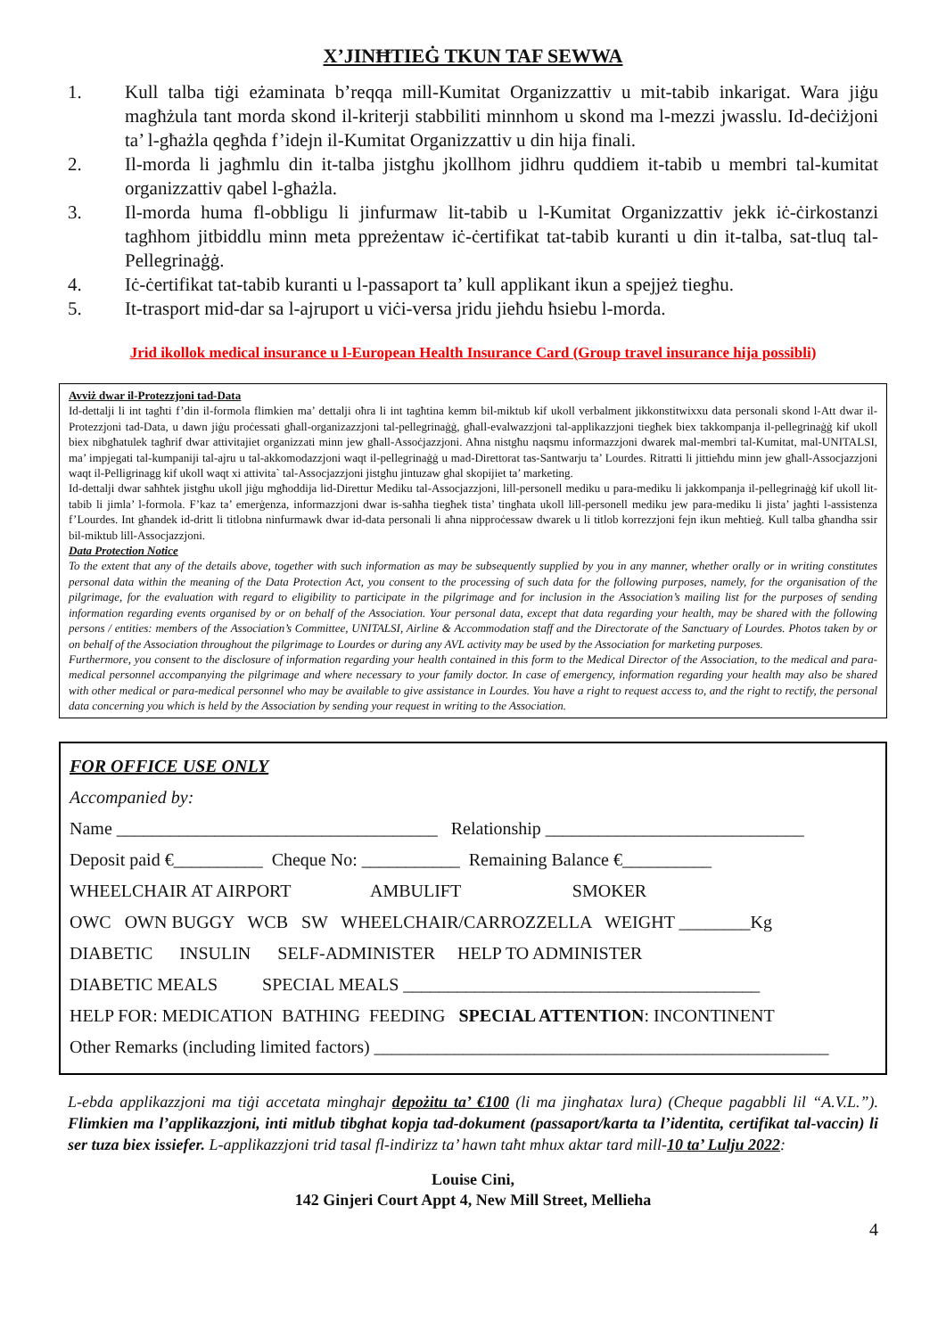X’JINĦTIEĠ TKUN TAF SEWWA
1. Kull talba tiġi eżaminata b’reqqa mill-Kumitat Organizzattiv u mit-tabib inkarigat. Wara jiġu magħżula tant morda skond il-kriterji stabbiliti minnhom u skond ma l-mezzi jwasslu. Id-deċiżjoni ta’ l-għażla qegħda f’idejn il-Kumitat Organizzattiv u din hija finali.
2. Il-morda li jagħmlu din it-talba jistgħu jkollhom jidhru quddiem it-tabib u membri tal-kumitat organizzattiv qabel l-għażla.
3. Il-morda huma fl-obbligu li jinfurmaw lit-tabib u l-Kumitat Organizzattiv jekk iċ-ċirkostanzi tagħhom jitbiddlu minn meta ppreżentaw iċ-ċertifikat tat-tabib kuranti u din it-talba, sat-tluq tal-Pellegrinaġġ.
4. Iċ-ċertifikat tat-tabib kuranti u l-passaport ta’ kull applikant ikun a spejjeż tiegħu.
5. It-trasport mid-dar sa l-ajruport u viċi-versa jridu jieħdu ħsiebu l-morda.
Jrid ikollok medical insurance u l-European Health Insurance Card (Group travel insurance hija possibli)
Avviż dwar il-Protezzjoni tad-Data
Id-dettalji li int tagħti f’din il-formola flimkien ma’ dettalji oħra li int tagħtina kemm bil-miktub kif ukoll verbalment jikkonstitwixxu data personali skond l-Att dwar il-Protezzjoni tad-Data, u dawn jiġu proċessati għall-organizazzjoni tal-pellegrinaġġ, għall-evalwazzjoni tal-applikazzjoni tiegħek biex takkompanja il-pellegrinaġġ kif ukoll biex nibgħatulek tagħrif dwar attivitajiet organizzati minn jew għall-Assoċjazzjoni. Aħna nistgħu naqsmu informazzjoni dwarek mal-membri tal-Kumitat, mal-UNITALSI, ma’ impjegati tal-kumpaniji tal-ajru u tal-akkomodazzjoni waqt il-pellegrinaġġ u mad-Direttorat tas-Santwarju ta’ Lourdes. Ritratti li jittieħdu minn jew għall-Assocjazzjoni waqt il-Pelligrinagg kif ukoll waqt xi attivita` tal-Assocjazzjoni jistgħu jintuzaw ghal skopijiet ta’ marketing.
Id-dettalji dwar saħħtek jistgħu ukoll jiġu mgħoddija lid-Direttur Mediku tal-Assocjazzjoni, lill-personell mediku u para-mediku li jakkompanja il-pellegrinaġġ kif ukoll lit-tabib li jimla’ l-formola. F’kaz ta’ emerġenza, informazzjoni dwar is-saħħa tiegħek tista’ tingħata ukoll lill-personell mediku jew para-mediku li jista’ jagħti l-assistenza f’Lourdes. Int għandek id-dritt li titlobna ninfurmawk dwar id-data personali li aħna nipproċessaw dwarek u li titlob korrezzjoni fejn ikun meħtieġ. Kull talba għandha ssir bil-miktub lill-Assocjazzjoni.
Data Protection Notice
To the extent that any of the details above, together with such information as may be subsequently supplied by you in any manner, whether orally or in writing constitutes personal data within the meaning of the Data Protection Act, you consent to the processing of such data for the following purposes, namely, for the organisation of the pilgrimage, for the evaluation with regard to eligibility to participate in the pilgrimage and for inclusion in the Association’s mailing list for the purposes of sending information regarding events organised by or on behalf of the Association. Your personal data, except that data regarding your health, may be shared with the following persons / entities: members of the Association’s Committee, UNITALSI, Airline & Accommodation staff and the Directorate of the Sanctuary of Lourdes. Photos taken by or on behalf of the Association throughout the pilgrimage to Lourdes or during any AVL activity may be used by the Association for marketing purposes.
Furthermore, you consent to the disclosure of information regarding your health contained in this form to the Medical Director of the Association, to the medical and para-medical personnel accompanying the pilgrimage and where necessary to your family doctor. In case of emergency, information regarding your health may also be shared with other medical or para-medical personnel who may be available to give assistance in Lourdes. You have a right to request access to, and the right to rectify, the personal data concerning you which is held by the Association by sending your request in writing to the Association.
FOR OFFICE USE ONLY
Accompanied by:
Name ____________________________________ Relationship _____________________________
Deposit paid €__________ Cheque No: ___________ Remaining Balance €__________
WHEELCHAIR AT AIRPORT AMBULIFT SMOKER
OWC OWN BUGGY WCB SW WHEELCHAIR/CARROZZELLA WEIGHT ________Kg
DIABETIC INSULIN SELF-ADMINISTER HELP TO ADMINISTER
DIABETIC MEALS SPECIAL MEALS ________________________________________
HELP FOR: MEDICATION BATHING FEEDING SPECIAL ATTENTION: INCONTINENT
Other Remarks (including limited factors) ___________________________________________________
L-ebda applikazzjoni ma tiġi accetata minghajr depożitu ta’ €100 (li ma jingħatax lura) (Cheque pagabbli lil “A.V.L.”). Flimkien ma l’applikazzjoni, inti mitlub tibghat kopja tad-dokument (passaport/karta ta l’identita, certifikat tal-vaccin) li ser tuza biex issiefer. L-applikazzjoni trid tasal fl-indirizz ta’ hawn taħt mhux aktar tard mill-10 ta’ Lulju 2022:
Louise Cini,
142 Ginjeri Court Appt 4, New Mill Street, Mellieha
4